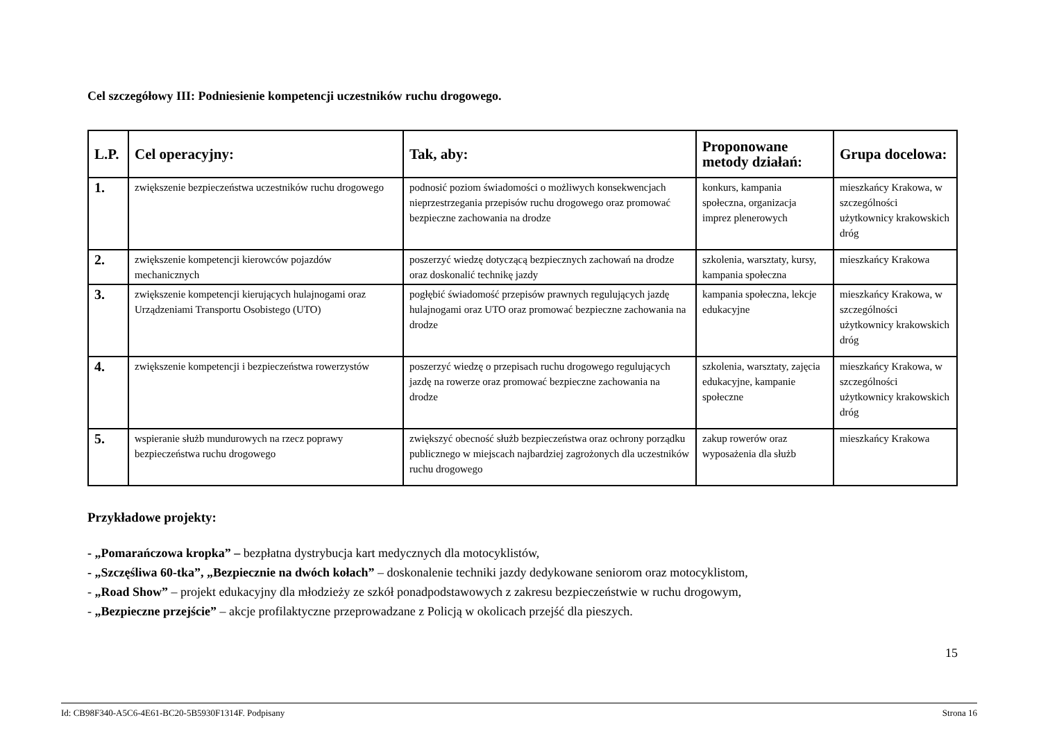Cel szczegółowy III: Podniesienie kompetencji uczestników ruchu drogowego.
| L.P. | Cel operacyjny: | Tak, aby: | Proponowane metody działań: | Grupa docelowa: |
| --- | --- | --- | --- | --- |
| 1. | zwiększenie bezpieczeństwa uczestników ruchu drogowego | podnosić poziom świadomości o możliwych konsekwencjach nieprzestrzegania przepisów ruchu drogowego oraz promować bezpieczne zachowania na drodze | konkurs, kampania społeczna, organizacja imprez plenerowych | mieszkańcy Krakowa, w szczególności użytkownicy krakowskich dróg |
| 2. | zwiększenie kompetencji kierowców pojazdów mechanicznych | poszerzyć wiedzę dotyczącą bezpiecznych zachowań na drodze oraz doskonalić technikę jazdy | szkolenia, warsztaty, kursy, kampania społeczna | mieszkańcy Krakowa |
| 3. | zwiększenie kompetencji kierujących hulajnogami oraz Urządzeniami Transportu Osobistego (UTO) | pogłębić świadomość przepisów prawnych regulujących jazdę hulajnogami oraz UTO oraz promować bezpieczne zachowania na drodze | kampania społeczna, lekcje edukacyjne | mieszkańcy Krakowa, w szczególności użytkownicy krakowskich dróg |
| 4. | zwiększenie kompetencji i bezpieczeństwa rowerzystów | poszerzyć wiedzę o przepisach ruchu drogowego regulujących jazdę na rowerze oraz promować bezpieczne zachowania na drodze | szkolenia, warsztaty, zajęcia edukacyjne, kampanie społeczne | mieszkańcy Krakowa, w szczególności użytkownicy krakowskich dróg |
| 5. | wspieranie służb mundurowych na rzecz poprawy bezpieczeństwa ruchu drogowego | zwiększyć obecność służb bezpieczeństwa oraz ochrony porządku publicznego w miejscach najbardziej zagrożonych dla uczestników ruchu drogowego | zakup rowerów oraz wyposażenia dla służb | mieszkańcy Krakowa |
Przykładowe projekty:
- „Pomarańczowa kropka” – bezpłatna dystrybucja kart medycznych dla motocyklistów,
- „Szczęśliwa 60-tka”, „Bezpiecznie na dwóch kołach” – doskonalenie techniki jazdy dedykowane seniorom oraz motocyklistom,
- „Road Show” – projekt edukacyjny dla młodzieży ze szkół ponadpodstawowych z zakresu bezpieczeństwie w ruchu drogowym,
- „Bezpieczne przejście” – akcje profilaktyczne przeprowadzane z Policją w okolicach przejść dla pieszych.
15
Id: CB98F340-A5C6-4E61-BC20-5B5930F1314F. Podpisany Strona 16